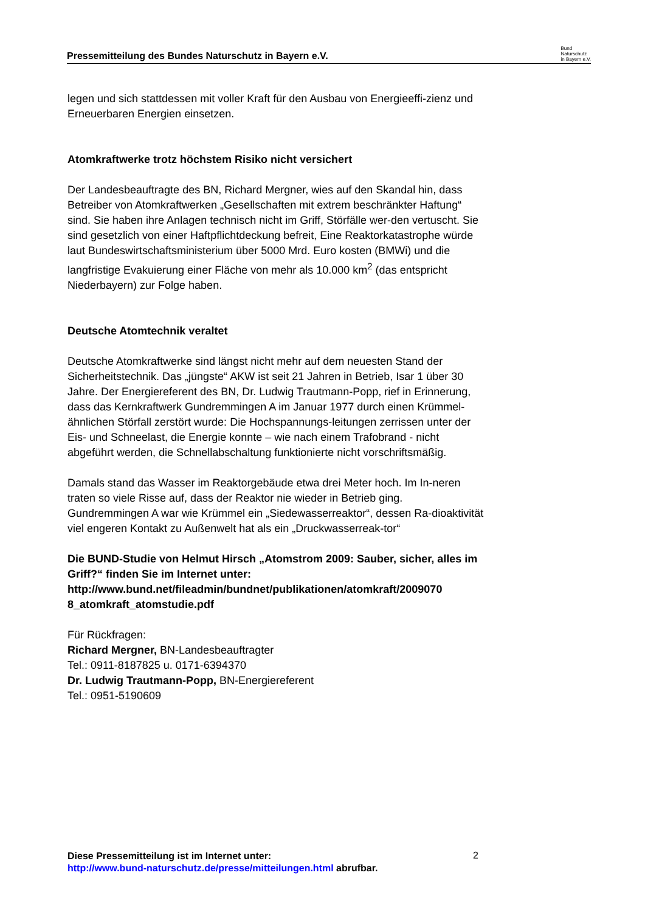Pressemitteilung des Bundes Naturschutz in Bayern e.V.
Bund
Naturschutz
in Bayern e.V.
legen und sich stattdessen mit voller Kraft für den Ausbau von Energieeffi-zienz und Erneuerbaren Energien einsetzen.
Atomkraftwerke trotz höchstem Risiko nicht versichert
Der Landesbeauftragte des BN, Richard Mergner, wies auf den Skandal hin, dass Betreiber von Atomkraftwerken „Gesellschaften mit extrem beschränkter Haftung“ sind. Sie haben ihre Anlagen technisch nicht im Griff, Störfälle wer-den vertuscht. Sie sind gesetzlich von einer Haftpflichtdeckung befreit, Eine Reaktorkatastrophe würde laut Bundeswirtschaftsministerium über 5000 Mrd. Euro kosten (BMWi) und die langfristige Evakuierung einer Fläche von mehr als 10.000 km<sup>2</sup> (das entspricht Niederbayern) zur Folge haben.
Deutsche Atomtechnik veraltet
Deutsche Atomkraftwerke sind längst nicht mehr auf dem neuesten Stand der Sicherheitstechnik. Das „jüngste“ AKW ist seit 21 Jahren in Betrieb, Isar 1 über 30 Jahre. Der Energiereferent des BN, Dr. Ludwig Trautmann-Popp, rief in Erinnerung, dass das Kernkraftwerk Gundremmingen A im Januar 1977 durch einen Krümmel-ähnlichen Störfall zerstört wurde: Die Hochspannungs-leitungen zerrissen unter der Eis- und Schneelast, die Energie konnte – wie nach einem Trafobrand - nicht abgeführt werden, die Schnellabschaltung funktionierte nicht vorschriftsmäßig.
Damals stand das Wasser im Reaktorgebäude etwa drei Meter hoch. Im In-neren traten so viele Risse auf, dass der Reaktor nie wieder in Betrieb ging. Gundremmingen A war wie Krümmel ein „Siedewasserreaktor“, dessen Ra-dioaktivität viel engeren Kontakt zu Außenwelt hat als ein „Druckwasserreak-tor“
Die BUND-Studie von Helmut Hirsch „Atomstrom 2009: Sauber, sicher, alles im Griff?“ finden Sie im Internet unter: http://www.bund.net/fileadmin/bundnet/publikationen/atomkraft/2009070 8_atomkraft_atomstudie.pdf
Für Rückfragen:
Richard Mergner, BN-Landesbeauftragter
Tel.: 0911-8187825 u. 0171-6394370
Dr. Ludwig Trautmann-Popp, BN-Energiereferent
Tel.: 0951-5190609
Diese Pressemitteilung ist im Internet unter:
http://www.bund-naturschutz.de/presse/mitteilungen.html abrufbar.
2